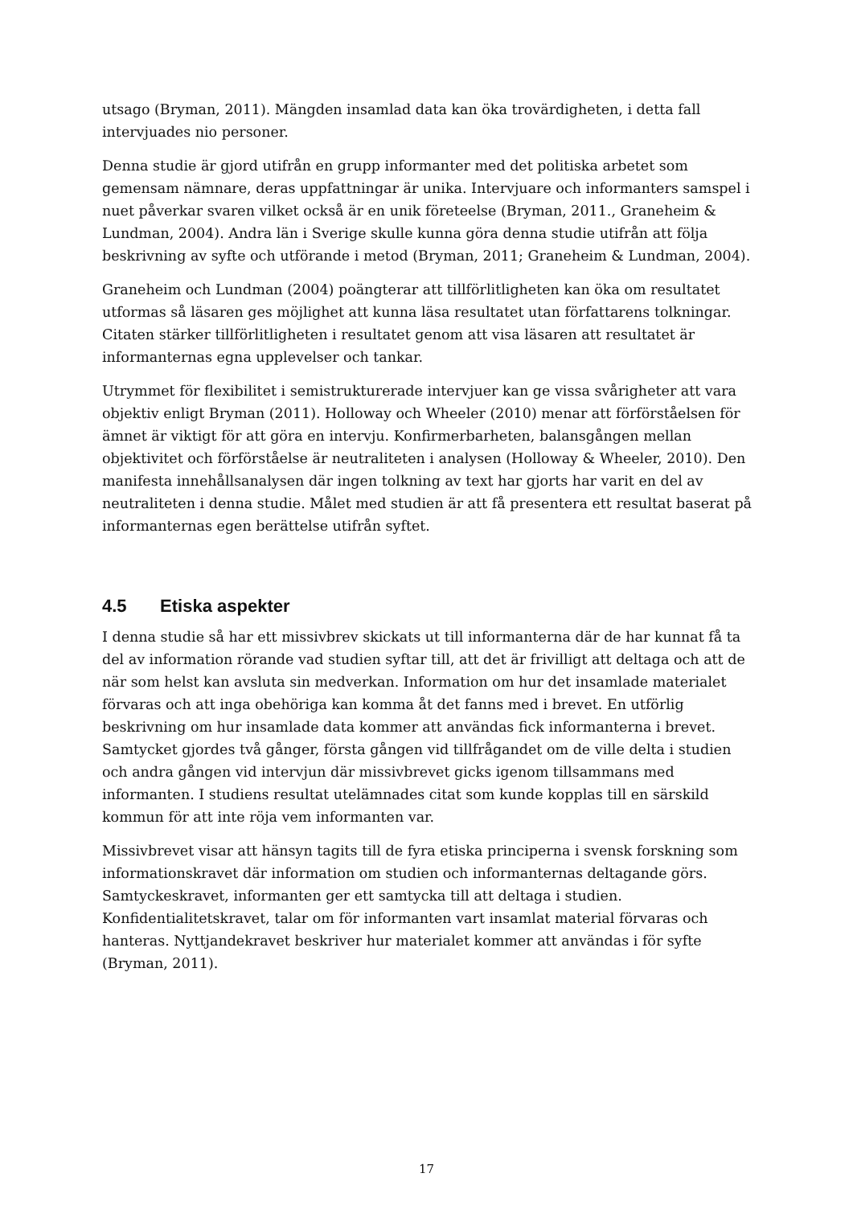utsago (Bryman, 2011). Mängden insamlad data kan öka trovärdigheten, i detta fall intervjuades nio personer.
Denna studie är gjord utifrån en grupp informanter med det politiska arbetet som gemensam nämnare, deras uppfattningar är unika. Intervjuare och informanters samspel i nuet påverkar svaren vilket också är en unik företeelse (Bryman, 2011., Graneheim & Lundman, 2004). Andra län i Sverige skulle kunna göra denna studie utifrån att följa beskrivning av syfte och utförande i metod (Bryman, 2011; Graneheim & Lundman, 2004).
Graneheim och Lundman (2004) poängterar att tillförlitligheten kan öka om resultatet utformas så läsaren ges möjlighet att kunna läsa resultatet utan författarens tolkningar. Citaten stärker tillförlitligheten i resultatet genom att visa läsaren att resultatet är informanternas egna upplevelser och tankar.
Utrymmet för flexibilitet i semistrukturerade intervjuer kan ge vissa svårigheter att vara objektiv enligt Bryman (2011). Holloway och Wheeler (2010) menar att förförståelsen för ämnet är viktigt för att göra en intervju. Konfirmerbarheten, balansgången mellan objektivitet och förförståelse är neutraliteten i analysen (Holloway & Wheeler, 2010). Den manifesta innehållsanalysen där ingen tolkning av text har gjorts har varit en del av neutraliteten i denna studie. Målet med studien är att få presentera ett resultat baserat på informanternas egen berättelse utifrån syftet.
4.5 Etiska aspekter
I denna studie så har ett missivbrev skickats ut till informanterna där de har kunnat få ta del av information rörande vad studien syftar till, att det är frivilligt att deltaga och att de när som helst kan avsluta sin medverkan. Information om hur det insamlade materialet förvaras och att inga obehöriga kan komma åt det fanns med i brevet. En utförlig beskrivning om hur insamlade data kommer att användas fick informanterna i brevet. Samtycket gjordes två gånger, första gången vid tillfrågandet om de ville delta i studien och andra gången vid intervjun där missivbrevet gicks igenom tillsammans med informanten. I studiens resultat utelämnades citat som kunde kopplas till en särskild kommun för att inte röja vem informanten var.
Missivbrevet visar att hänsyn tagits till de fyra etiska principerna i svensk forskning som informationskravet där information om studien och informanternas deltagande görs. Samtyckeskravet, informanten ger ett samtycka till att deltaga i studien. Konfidentialitetskravet, talar om för informanten vart insamlat material förvaras och hanteras. Nyttjandekravet beskriver hur materialet kommer att användas i för syfte (Bryman, 2011).
17